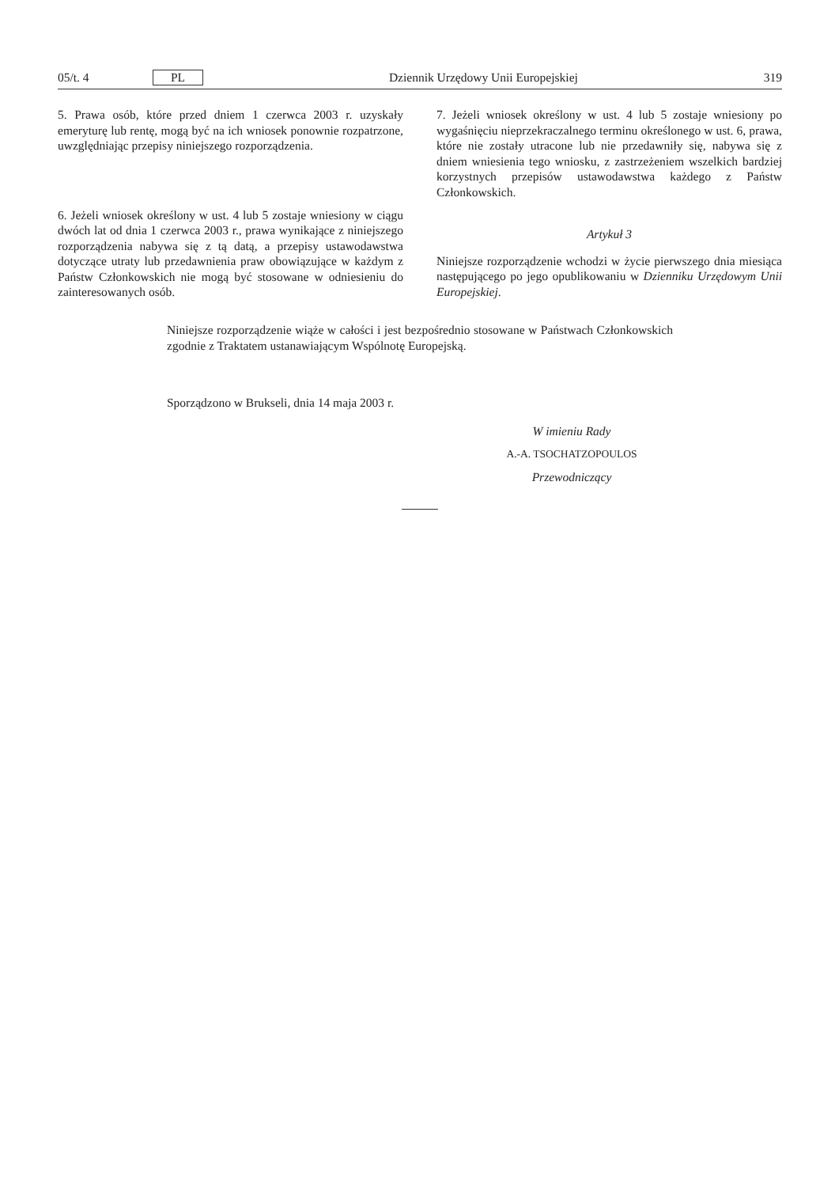05/t. 4 PL Dziennik Urzędowy Unii Europejskiej 319
5. Prawa osób, które przed dniem 1 czerwca 2003 r. uzyskały emeryturę lub rentę, mogą być na ich wniosek ponownie rozpatrzone, uwzględniając przepisy niniejszego rozporządzenia.
6. Jeżeli wniosek określony w ust. 4 lub 5 zostaje wniesiony w ciągu dwóch lat od dnia 1 czerwca 2003 r., prawa wynikające z niniejszego rozporządzenia nabywa się z tą datą, a przepisy ustawodawstwa dotyczące utraty lub przedawnienia praw obowiązujące w każdym z Państw Członkowskich nie mogą być stosowane w odniesieniu do zainteresowanych osób.
7. Jeżeli wniosek określony w ust. 4 lub 5 zostaje wniesiony po wygaśnięciu nieprzekraczalnego terminu określonego w ust. 6, prawa, które nie zostały utracone lub nie przedawniły się, nabywa się z dniem wniesienia tego wniosku, z zastrzeżeniem wszelkich bardziej korzystnych przepisów ustawodawstwa każdego z Państw Członkowskich.
Artykuł 3
Niniejsze rozporządzenie wchodzi w życie pierwszego dnia miesiąca następującego po jego opublikowaniu w Dzienniku Urzędowym Unii Europejskiej.
Niniejsze rozporządzenie wiąże w całości i jest bezpośrednio stosowane w Państwach Członkowskich zgodnie z Traktatem ustanawiającym Wspólnotę Europejską.
Sporządzono w Brukseli, dnia 14 maja 2003 r.
W imieniu Rady
A.-A. TSOCHATZOPOULOS
Przewodniczący